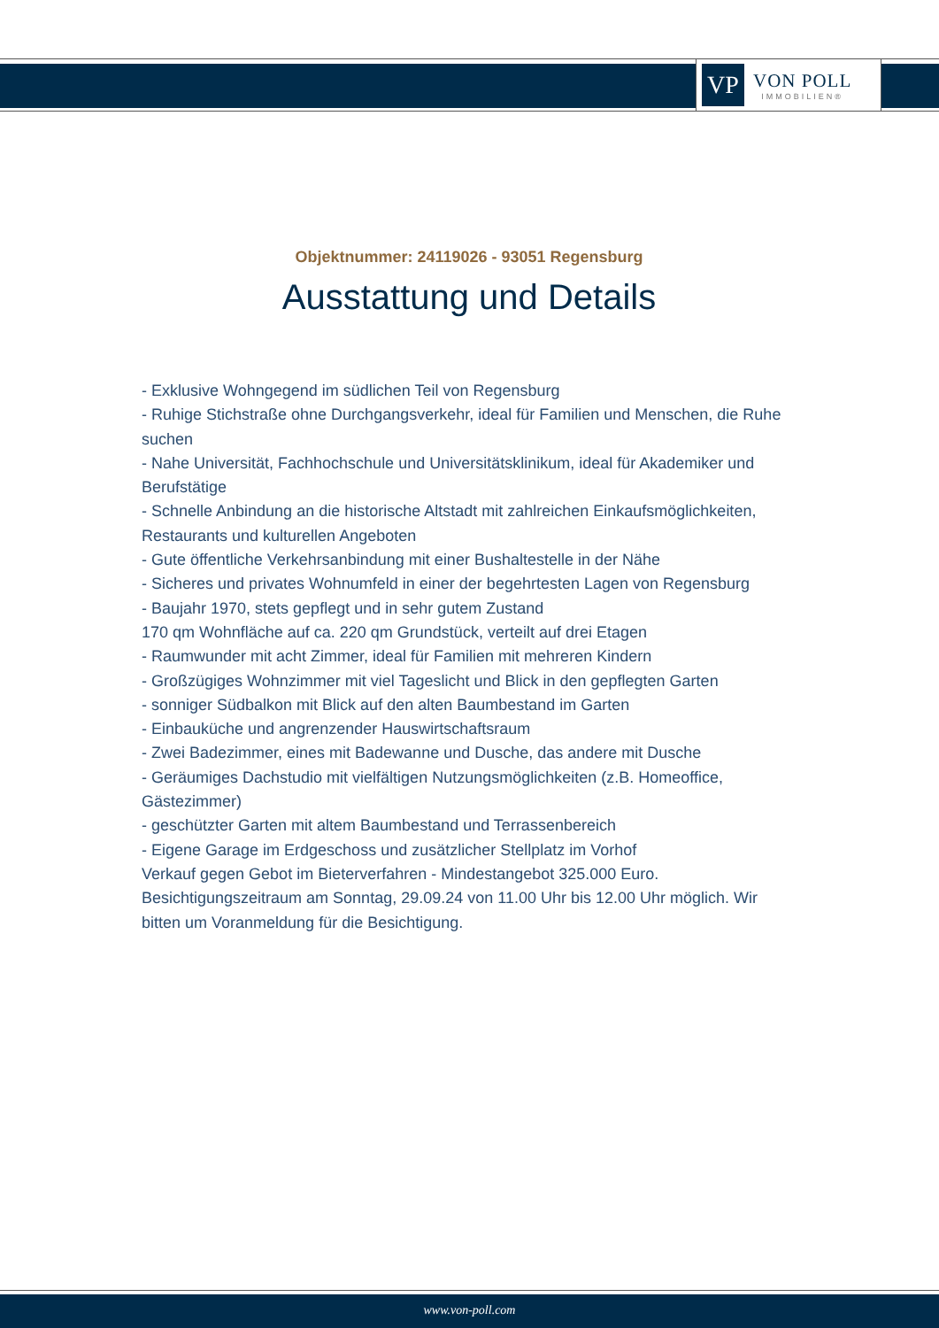VP
VON POLL
IMMOBILIEN®
Objektnummer: 24119026 - 93051 Regensburg
Ausstattung und Details
- Exklusive Wohngegend im südlichen Teil von Regensburg
- Ruhige Stichstraße ohne Durchgangsverkehr, ideal für Familien und Menschen, die Ruhe suchen
- Nahe Universität, Fachhochschule und Universitätsklinikum, ideal für Akademiker und Berufstätige
- Schnelle Anbindung an die historische Altstadt mit zahlreichen Einkaufsmöglichkeiten, Restaurants und kulturellen Angeboten
- Gute öffentliche Verkehrsanbindung mit einer Bushaltestelle in der Nähe
- Sicheres und privates Wohnumfeld in einer der begehrtesten Lagen von Regensburg
- Baujahr 1970, stets gepflegt und in sehr gutem Zustand
170 qm Wohnfläche auf ca. 220 qm Grundstück, verteilt auf drei Etagen
- Raumwunder mit acht Zimmer, ideal für Familien mit mehreren Kindern
- Großzügiges Wohnzimmer mit viel Tageslicht und Blick in den gepflegten Garten
- sonniger Südbalkon mit Blick auf den alten Baumbestand im Garten
- Einbauküche und angrenzender Hauswirtschaftsraum
- Zwei Badezimmer, eines mit Badewanne und Dusche, das andere mit Dusche
- Geräumiges Dachstudio mit vielfältigen Nutzungsmöglichkeiten (z.B. Homeoffice, Gästezimmer)
- geschützter Garten mit altem Baumbestand und Terrassenbereich
- Eigene Garage im Erdgeschoss und zusätzlicher Stellplatz im Vorhof
Verkauf gegen Gebot im Bieterverfahren - Mindestangebot 325.000 Euro.
Besichtigungszeitraum am Sonntag, 29.09.24 von 11.00 Uhr bis 12.00 Uhr möglich. Wir bitten um Voranmeldung für die Besichtigung.
www.von-poll.com